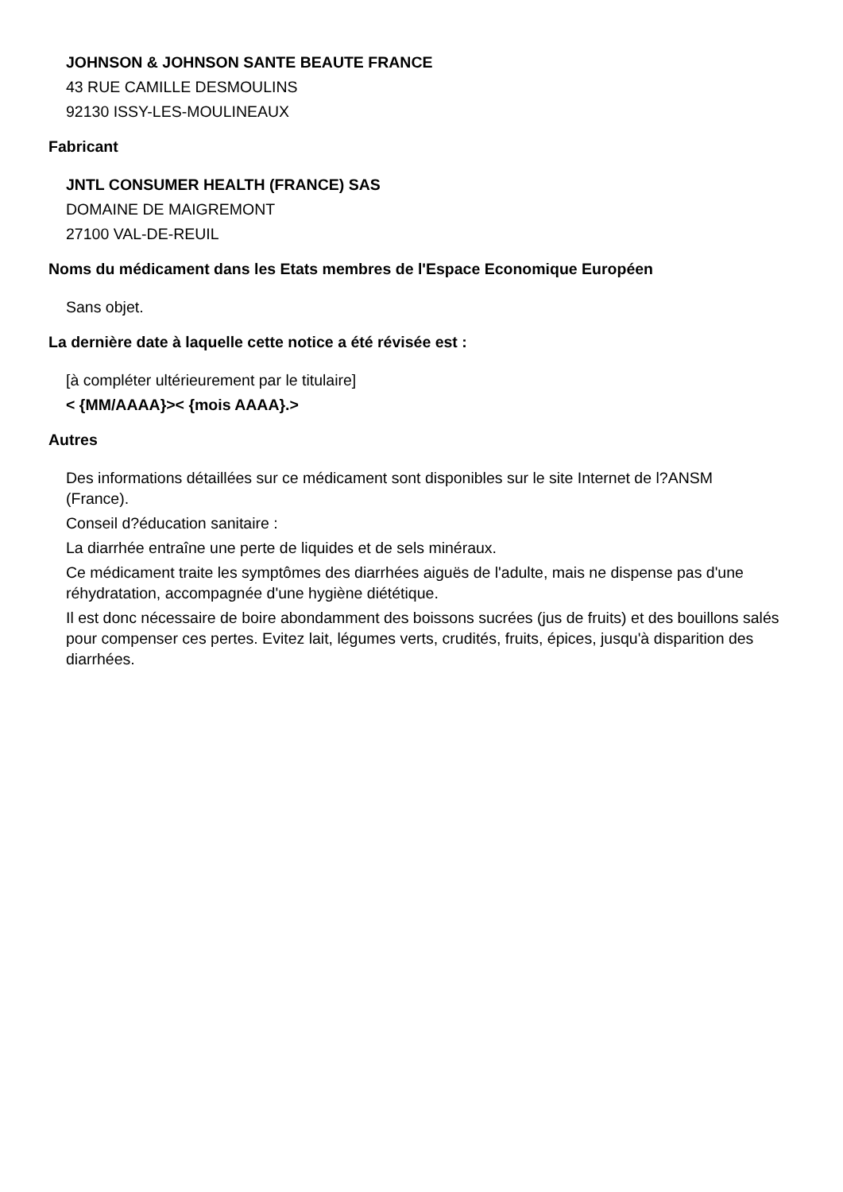JOHNSON & JOHNSON SANTE BEAUTE FRANCE
43 RUE CAMILLE DESMOULINS
92130 ISSY-LES-MOULINEAUX
Fabricant
JNTL CONSUMER HEALTH (FRANCE) SAS
DOMAINE DE MAIGREMONT
27100 VAL-DE-REUIL
Noms du médicament dans les Etats membres de l'Espace Economique Européen
Sans objet.
La dernière date à laquelle cette notice a été révisée est :
[à compléter ultérieurement par le titulaire]
< {MM/AAAA}>< {mois AAAA}.>
Autres
Des informations détaillées sur ce médicament sont disponibles sur le site Internet de l?ANSM (France).
Conseil d?éducation sanitaire :
La diarrhée entraîne une perte de liquides et de sels minéraux.
Ce médicament traite les symptômes des diarrhées aiguës de l'adulte, mais ne dispense pas d'une réhydratation, accompagnée d'une hygiène diététique.
Il est donc nécessaire de boire abondamment des boissons sucrées (jus de fruits) et des bouillons salés pour compenser ces pertes. Evitez lait, légumes verts, crudités, fruits, épices, jusqu'à disparition des diarrhées.